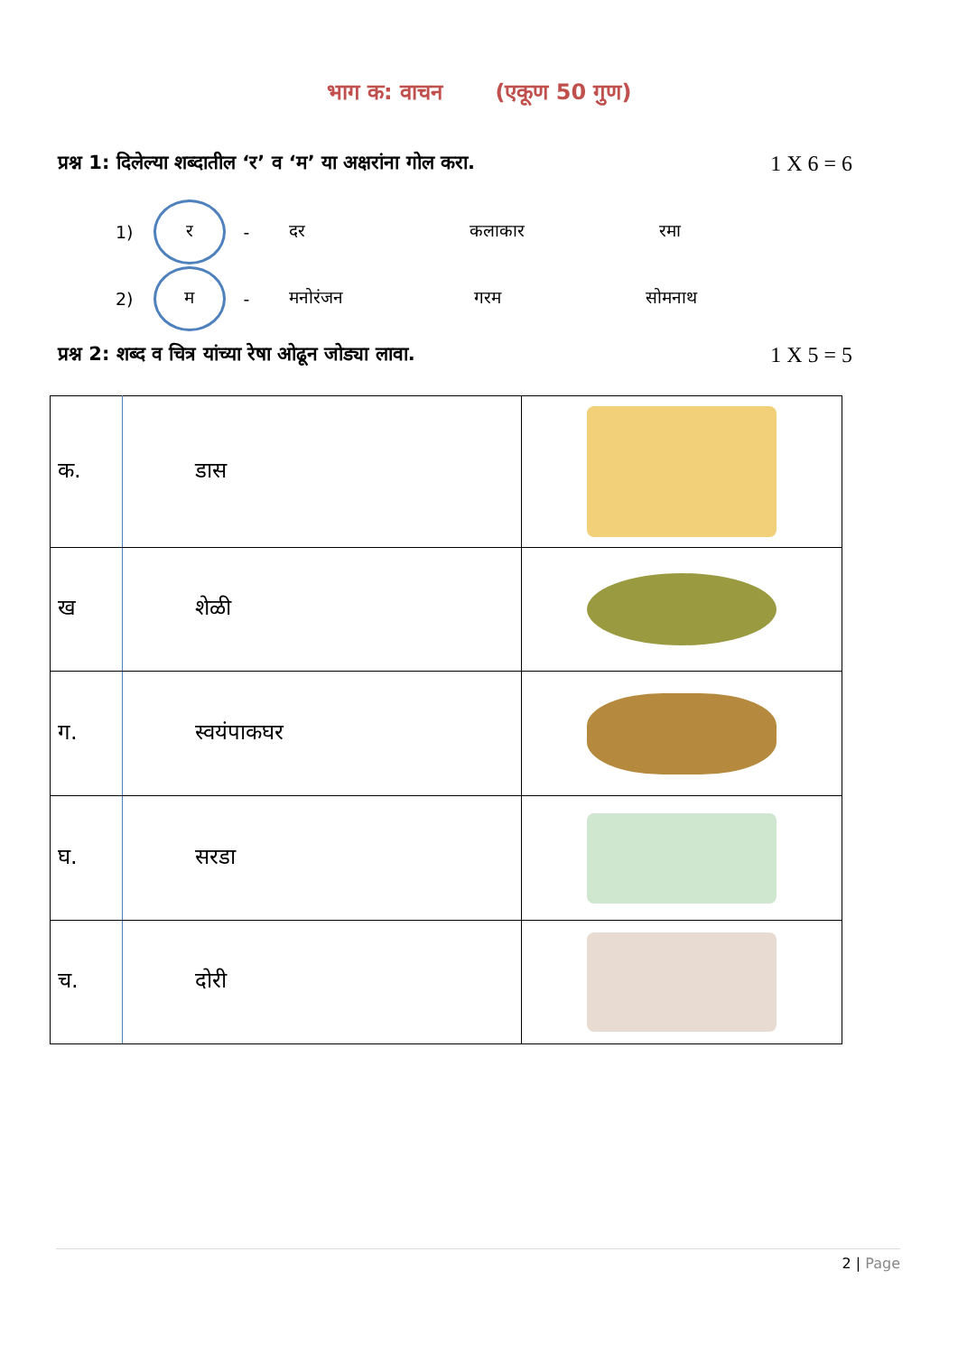भाग क: वाचन (एकूण 50 गुण)
प्रश्न 1: दिलेल्या शब्दातील ‘र’ व ‘म’ या अक्षरांना गोल करा. 1 X 6 = 6
1)
र
- दर कलाकार रमा
2)
म
- मनोरंजन गरम सोमनाथ
प्रश्न 2: शब्द व चित्र यांच्या रेषा ओढून जोड्या लावा. 1 X 5 = 5
| क. | डास | |
| ख | शेळी | |
| ग. | स्वयंपाकघर | |
| घ. | सरडा | |
| च. | दोरी | |
2 | Page